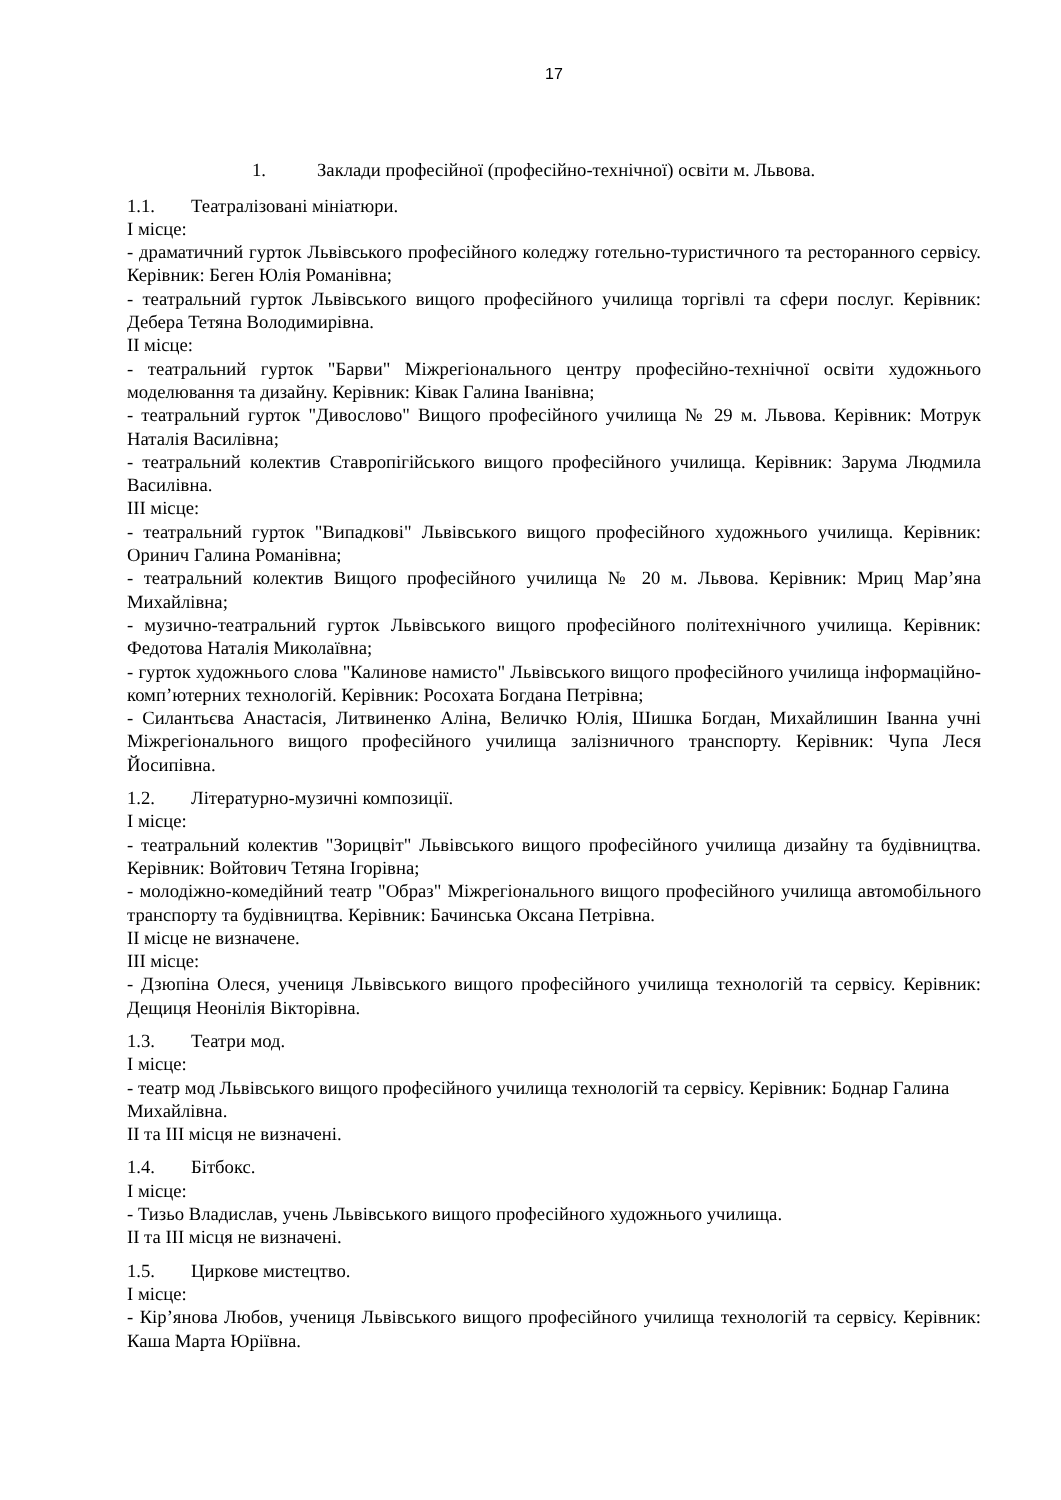17
1. Заклади професійної (професійно-технічної) освіти м. Львова.
1.1. Театралізовані мініатюри.
I місце:
- драматичний гурток Львівського професійного коледжу готельно-туристичного та ресторанного сервісу. Керівник: Беген Юлія Романівна;
- театральний гурток Львівського вищого професійного училища торгівлі та сфери послуг. Керівник: Дебера Тетяна Володимирівна.
II місце:
- театральний гурток "Барви" Міжрегіонального центру професійно-технічної освіти художнього моделювання та дизайну. Керівник: Ківак Галина Іванівна;
- театральний гурток "Дивослово" Вищого професійного училища № 29 м. Львова. Керівник: Мотрук Наталія Василівна;
- театральний колектив Ставропігійського вищого професійного училища. Керівник: Зарума Людмила Василівна.
III місце:
- театральний гурток "Випадкові" Львівського вищого професійного художнього училища. Керівник: Оринич Галина Романівна;
- театральний колектив Вищого професійного училища № 20 м. Львова. Керівник: Мриц Мар’яна Михайлівна;
- музично-театральний гурток Львівського вищого професійного політехнічного училища. Керівник: Федотова Наталія Миколаївна;
- гурток художнього слова "Калинове намисто" Львівського вищого професійного училища інформаційно-комп’ютерних технологій. Керівник: Росохата Богдана Петрівна;
- Силантьєва Анастасія, Литвиненко Аліна, Величко Юлія, Шишка Богдан, Михайлишин Іванна учні Міжрегіонального вищого професійного училища залізничного транспорту. Керівник: Чупа Леся Йосипівна.
1.2. Літературно-музичні композиції.
I місце:
- театральний колектив "Зорицвіт" Львівського вищого професійного училища дизайну та будівництва. Керівник: Войтович Тетяна Ігорівна;
- молодіжно-комедійний театр "Образ" Міжрегіонального вищого професійного училища автомобільного транспорту та будівництва. Керівник: Бачинська Оксана Петрівна.
II місце не визначене.
III місце:
- Дзюпіна Олеся, учениця Львівського вищого професійного училища технологій та сервісу. Керівник: Дещиця Неонілія Вікторівна.
1.3. Театри мод.
I місце:
- театр мод Львівського вищого професійного училища технологій та сервісу. Керівник: Боднар Галина Михайлівна.
II та III місця не визначені.
1.4. Бітбокс.
I місце:
- Тизьо Владислав, учень Львівського вищого професійного художнього училища.
II та III місця не визначені.
1.5. Циркове мистецтво.
I місце:
- Кір’янова Любов, учениця Львівського вищого професійного училища технологій та сервісу. Керівник: Каша Марта Юріївна.